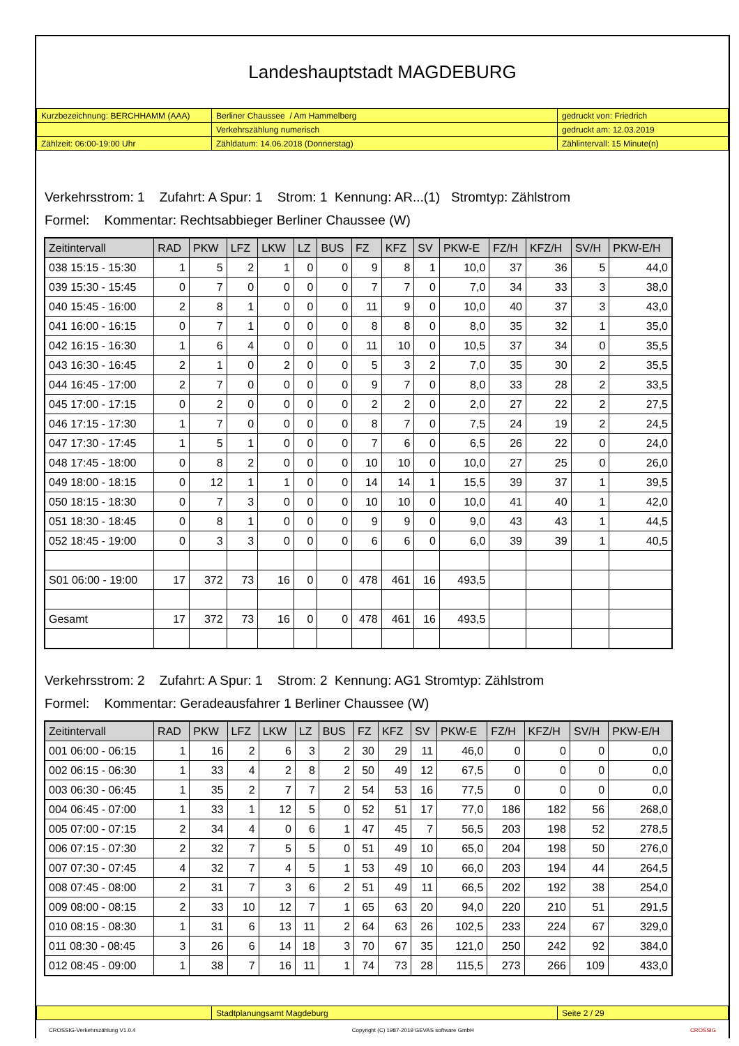Landeshauptstadt MAGDEBURG
| Kurzbezeichnung: BERCHHAMM (AAA) | Berliner Chaussee / Am Hammelberg | gedruckt von: Friedrich |
| | Verkehrszählung numerisch | gedruckt am: 12.03.2019 |
| Zählzeit: 06:00-19:00 Uhr | Zähldatum: 14.06.2018 (Donnerstag) | Zählintervall: 15 Minute(n) |
Verkehrsstrom: 1 Zufahrt: A Spur: 1 Strom: 1 Kennung: AR...(1) Stromtyp: Zählstrom
Formel: Kommentar: Rechtsabbieger Berliner Chaussee (W)
| Zeitintervall | RAD | PKW | LFZ | LKW | LZ | BUS | FZ | KFZ | SV | PKW-E | FZ/H | KFZ/H | SV/H | PKW-E/H |
| --- | --- | --- | --- | --- | --- | --- | --- | --- | --- | --- | --- | --- | --- | --- |
| 038 15:15 - 15:30 | 1 | 5 | 2 | 1 | 0 | 0 | 9 | 8 | 1 | 10,0 | 37 | 36 | 5 | 44,0 |
| 039 15:30 - 15:45 | 0 | 7 | 0 | 0 | 0 | 0 | 7 | 7 | 0 | 7,0 | 34 | 33 | 3 | 38,0 |
| 040 15:45 - 16:00 | 2 | 8 | 1 | 0 | 0 | 0 | 11 | 9 | 0 | 10,0 | 40 | 37 | 3 | 43,0 |
| 041 16:00 - 16:15 | 0 | 7 | 1 | 0 | 0 | 0 | 8 | 8 | 0 | 8,0 | 35 | 32 | 1 | 35,0 |
| 042 16:15 - 16:30 | 1 | 6 | 4 | 0 | 0 | 0 | 11 | 10 | 0 | 10,5 | 37 | 34 | 0 | 35,5 |
| 043 16:30 - 16:45 | 2 | 1 | 0 | 2 | 0 | 0 | 5 | 3 | 2 | 7,0 | 35 | 30 | 2 | 35,5 |
| 044 16:45 - 17:00 | 2 | 7 | 0 | 0 | 0 | 0 | 9 | 7 | 0 | 8,0 | 33 | 28 | 2 | 33,5 |
| 045 17:00 - 17:15 | 0 | 2 | 0 | 0 | 0 | 0 | 2 | 2 | 0 | 2,0 | 27 | 22 | 2 | 27,5 |
| 046 17:15 - 17:30 | 1 | 7 | 0 | 0 | 0 | 0 | 8 | 7 | 0 | 7,5 | 24 | 19 | 2 | 24,5 |
| 047 17:30 - 17:45 | 1 | 5 | 1 | 0 | 0 | 0 | 7 | 6 | 0 | 6,5 | 26 | 22 | 0 | 24,0 |
| 048 17:45 - 18:00 | 0 | 8 | 2 | 0 | 0 | 0 | 10 | 10 | 0 | 10,0 | 27 | 25 | 0 | 26,0 |
| 049 18:00 - 18:15 | 0 | 12 | 1 | 1 | 0 | 0 | 14 | 14 | 1 | 15,5 | 39 | 37 | 1 | 39,5 |
| 050 18:15 - 18:30 | 0 | 7 | 3 | 0 | 0 | 0 | 10 | 10 | 0 | 10,0 | 41 | 40 | 1 | 42,0 |
| 051 18:30 - 18:45 | 0 | 8 | 1 | 0 | 0 | 0 | 9 | 9 | 0 | 9,0 | 43 | 43 | 1 | 44,5 |
| 052 18:45 - 19:00 | 0 | 3 | 3 | 0 | 0 | 0 | 6 | 6 | 0 | 6,0 | 39 | 39 | 1 | 40,5 |
| S01 06:00 - 19:00 | 17 | 372 | 73 | 16 | 0 | 0 | 478 | 461 | 16 | 493,5 | | | | |
| Gesamt | 17 | 372 | 73 | 16 | 0 | 0 | 478 | 461 | 16 | 493,5 | | | | |
Verkehrsstrom: 2 Zufahrt: A Spur: 1 Strom: 2 Kennung: AG1 Stromtyp: Zählstrom
Formel: Kommentar: Geradeausfahrer 1 Berliner Chaussee (W)
| Zeitintervall | RAD | PKW | LFZ | LKW | LZ | BUS | FZ | KFZ | SV | PKW-E | FZ/H | KFZ/H | SV/H | PKW-E/H |
| --- | --- | --- | --- | --- | --- | --- | --- | --- | --- | --- | --- | --- | --- | --- |
| 001 06:00 - 06:15 | 1 | 16 | 2 | 6 | 3 | 2 | 30 | 29 | 11 | 46,0 | 0 | 0 | 0 | 0,0 |
| 002 06:15 - 06:30 | 1 | 33 | 4 | 2 | 8 | 2 | 50 | 49 | 12 | 67,5 | 0 | 0 | 0 | 0,0 |
| 003 06:30 - 06:45 | 1 | 35 | 2 | 7 | 7 | 2 | 54 | 53 | 16 | 77,5 | 0 | 0 | 0 | 0,0 |
| 004 06:45 - 07:00 | 1 | 33 | 1 | 12 | 5 | 0 | 52 | 51 | 17 | 77,0 | 186 | 182 | 56 | 268,0 |
| 005 07:00 - 07:15 | 2 | 34 | 4 | 0 | 6 | 1 | 47 | 45 | 7 | 56,5 | 203 | 198 | 52 | 278,5 |
| 006 07:15 - 07:30 | 2 | 32 | 7 | 5 | 5 | 0 | 51 | 49 | 10 | 65,0 | 204 | 198 | 50 | 276,0 |
| 007 07:30 - 07:45 | 4 | 32 | 7 | 4 | 5 | 1 | 53 | 49 | 10 | 66,0 | 203 | 194 | 44 | 264,5 |
| 008 07:45 - 08:00 | 2 | 31 | 7 | 3 | 6 | 2 | 51 | 49 | 11 | 66,5 | 202 | 192 | 38 | 254,0 |
| 009 08:00 - 08:15 | 2 | 33 | 10 | 12 | 7 | 1 | 65 | 63 | 20 | 94,0 | 220 | 210 | 51 | 291,5 |
| 010 08:15 - 08:30 | 1 | 31 | 6 | 13 | 11 | 2 | 64 | 63 | 26 | 102,5 | 233 | 224 | 67 | 329,0 |
| 011 08:30 - 08:45 | 3 | 26 | 6 | 14 | 18 | 3 | 70 | 67 | 35 | 121,0 | 250 | 242 | 92 | 384,0 |
| 012 08:45 - 09:00 | 1 | 38 | 7 | 16 | 11 | 1 | 74 | 73 | 28 | 115,5 | 273 | 266 | 109 | 433,0 |
| | Stadtplanungsamt Magdeburg | Seite 2 / 29 |
CROSSIG-Verkehrszählung V1.0.4 Copyright (C) 1987-2019 GEVAS software GmbH CROSSIG